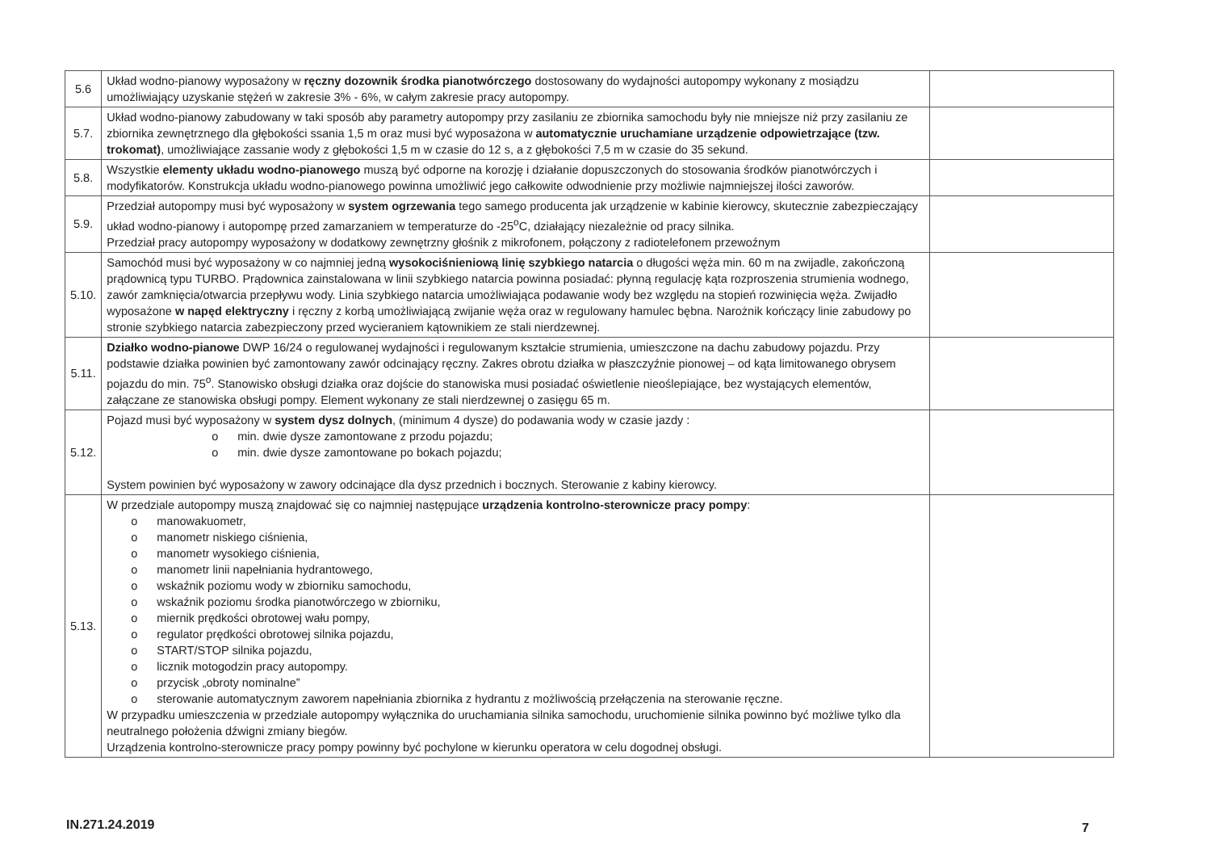| 5.6 | Układ wodno-pianowy wyposażony w ręczny dozownik środka pianotwórczego dostosowany do wydajności autopompy wykonany z mosiądzu umożliwiający uzyskanie stężeń w zakresie 3% - 6%, w całym zakresie pracy autopompy. | |
| 5.7. | Układ wodno-pianowy zabudowany w taki sposób aby parametry autopompy przy zasilaniu ze zbiornika samochodu były nie mniejsze niż przy zasilaniu ze zbiornika zewnętrznego dla głębokości ssania 1,5 m oraz musi być wyposażona w automatycznie uruchamiane urządzenie odpowietrzające (tzw. trokomat) , umożliwiające zassanie wody z głębokości 1,5 m w czasie do 12 s, a z głębokości 7,5 m w czasie do 35 sekund. | |
| 5.8. | Wszystkie elementy układu wodno-pianowego muszą być odporne na korozję i działanie dopuszczonych do stosowania środków pianotwórczych i modyfikatorów. Konstrukcja układu wodno-pianowego powinna umożliwić jego całkowite odwodnienie przy możliwie najmniejszej ilości zaworów. | |
| 5.9. | Przedział autopompy musi być wyposażony w system ogrzewania tego samego producenta jak urządzenie w kabinie kierowcy, skutecznie zabezpieczający układ wodno-pianowy i autopompę przed zamarzaniem w temperaturze do -25<sup>o</sup>C, działający niezależnie od pracy silnika. Przedział pracy autopompy wyposażony w dodatkowy zewnętrzny głośnik z mikrofonem, połączony z radiotelefonem przewoźnym | |
| 5.10. | Samochód musi być wyposażony w co najmniej jedną wysokociśnieniową linię szybkiego natarcia o długości węża min. 60 m na zwijadle, zakończoną prądownicą typu TURBO. Prądownica zainstalowana w linii szybkiego natarcia powinna posiadać: płynną regulację kąta rozproszenia strumienia wodnego, zawór zamknięcia/otwarcia przepływu wody. Linia szybkiego natarcia umożliwiająca podawanie wody bez względu na stopień rozwinięcia węża. Zwijadło wyposażone w napęd elektryczny i ręczny z korbą umożliwiającą zwijanie węża oraz w regulowany hamulec bębna. Narożnik kończący linie zabudowy po stronie szybkiego natarcia zabezpieczony przed wycieraniem kątownikiem ze stali nierdzewnej. | |
| 5.11. | Działko wodno-pianowe DWP 16/24 o regulowanej wydajności i regulowanym kształcie strumienia, umieszczone na dachu zabudowy pojazdu. Przy podstawie działka powinien być zamontowany zawór odcinający ręczny. Zakres obrotu działka w płaszczyźnie pionowej – od kąta limitowanego obrysem pojazdu do min. 75<sup>o</sup>. Stanowisko obsługi działka oraz dojście do stanowiska musi posiadać oświetlenie nieoślepiające, bez wystających elementów, załączane ze stanowiska obsługi pompy. Element wykonany ze stali nierdzewnej o zasięgu 65 m. | |
| 5.12. | Pojazd musi być wyposażony w system dysz dolnych , (minimum 4 dysze) do podawania wody w czasie jazdy : o min. dwie dysze zamontowane z przodu pojazdu; o min. dwie dysze zamontowane po bokach pojazdu; System powinien być wyposażony w zawory odcinające dla dysz przednich i bocznych. Sterowanie z kabiny kierowcy. | |
| 5.13. | W przedziale autopompy muszą znajdować się co najmniej następujące urządzenia kontrolno-sterownicze pracy pompy : o manowakuometr, o manometr niskiego ciśnienia, o manometr wysokiego ciśnienia, o manometr linii napełniania hydrantowego, o wskaźnik poziomu wody w zbiorniku samochodu, o wskaźnik poziomu środka pianotwórczego w zbiorniku, o miernik prędkości obrotowej wału pompy, o regulator prędkości obrotowej silnika pojazdu, o START/STOP silnika pojazdu, o licznik motogodzin pracy autopompy. o przycisk „obroty nominalne” o sterowanie automatycznym zaworem napełniania zbiornika z hydrantu z możliwością przełączenia na sterowanie ręczne. W przypadku umieszczenia w przedziale autopompy wyłącznika do uruchamiania silnika samochodu, uruchomienie silnika powinno być możliwe tylko dla neutralnego położenia dźwigni zmiany biegów. Urządzenia kontrolno-sterownicze pracy pompy powinny być pochylone w kierunku operatora w celu dogodnej obsługi. | |
IN.271.24.2019 7